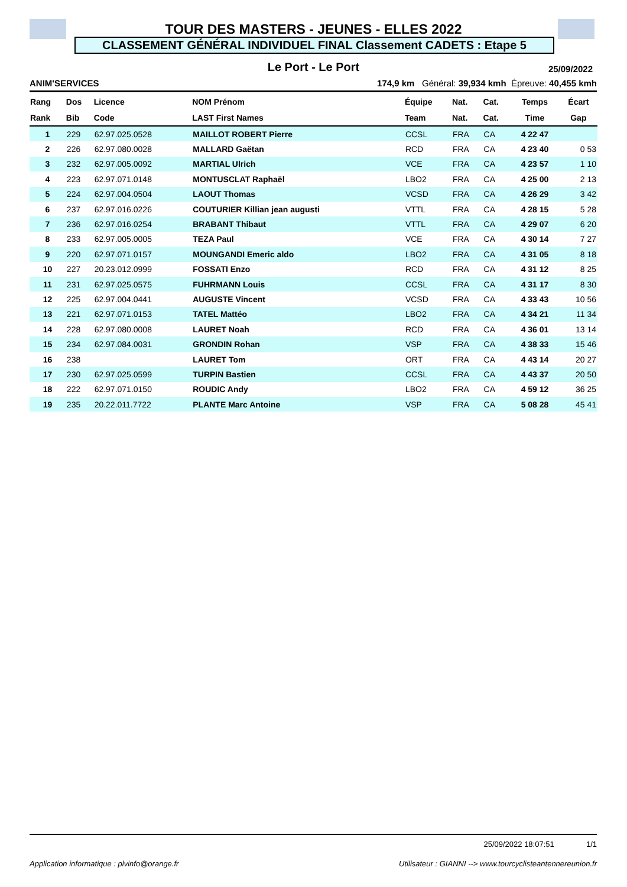TOUR DES MASTERS - JEUNES - ELLES 2022
CLASSEMENT GÉNÉRAL INDIVIDUEL FINAL Classement CADETS : Etape 5
Le Port - Le Port 25/09/2022
ANIM'SERVICES 174,9 km Général: 39,934 kmh Épreuve: 40,455 kmh
| Rang | Dos | Licence | NOM Prénom | Équipe | Nat. | Cat. | Temps | Écart |
| --- | --- | --- | --- | --- | --- | --- | --- | --- |
| Rank | Bib | Code | LAST First Names | Team | Nat. | Cat. | Time | Gap |
| 1 | 229 | 62.97.025.0528 | MAILLOT ROBERT Pierre | CCSL | FRA | CA | 4 22 47 | |
| 2 | 226 | 62.97.080.0028 | MALLARD Gaëtan | RCD | FRA | CA | 4 23 40 | 0 53 |
| 3 | 232 | 62.97.005.0092 | MARTIAL Ulrich | VCE | FRA | CA | 4 23 57 | 1 10 |
| 4 | 223 | 62.97.071.0148 | MONTUSCLAT Raphaël | LBO2 | FRA | CA | 4 25 00 | 2 13 |
| 5 | 224 | 62.97.004.0504 | LAOUT Thomas | VCSD | FRA | CA | 4 26 29 | 3 42 |
| 6 | 237 | 62.97.016.0226 | COUTURIER Killian jean augusti | VTTL | FRA | CA | 4 28 15 | 5 28 |
| 7 | 236 | 62.97.016.0254 | BRABANT Thibaut | VTTL | FRA | CA | 4 29 07 | 6 20 |
| 8 | 233 | 62.97.005.0005 | TEZA Paul | VCE | FRA | CA | 4 30 14 | 7 27 |
| 9 | 220 | 62.97.071.0157 | MOUNGANDI Emeric aldo | LBO2 | FRA | CA | 4 31 05 | 8 18 |
| 10 | 227 | 20.23.012.0999 | FOSSATI Enzo | RCD | FRA | CA | 4 31 12 | 8 25 |
| 11 | 231 | 62.97.025.0575 | FUHRMANN Louis | CCSL | FRA | CA | 4 31 17 | 8 30 |
| 12 | 225 | 62.97.004.0441 | AUGUSTE Vincent | VCSD | FRA | CA | 4 33 43 | 10 56 |
| 13 | 221 | 62.97.071.0153 | TATEL Mattéo | LBO2 | FRA | CA | 4 34 21 | 11 34 |
| 14 | 228 | 62.97.080.0008 | LAURET Noah | RCD | FRA | CA | 4 36 01 | 13 14 |
| 15 | 234 | 62.97.084.0031 | GRONDIN Rohan | VSP | FRA | CA | 4 38 33 | 15 46 |
| 16 | 238 | | LAURET Tom | ORT | FRA | CA | 4 43 14 | 20 27 |
| 17 | 230 | 62.97.025.0599 | TURPIN Bastien | CCSL | FRA | CA | 4 43 37 | 20 50 |
| 18 | 222 | 62.97.071.0150 | ROUDIC Andy | LBO2 | FRA | CA | 4 59 12 | 36 25 |
| 19 | 235 | 20.22.011.7722 | PLANTE Marc Antoine | VSP | FRA | CA | 5 08 28 | 45 41 |
25/09/2022 18:07:51 1/1
Application informatique : plvinfo@orange.fr Utilisateur : GIANNI --> www.tourcyclisteantennereunion.fr